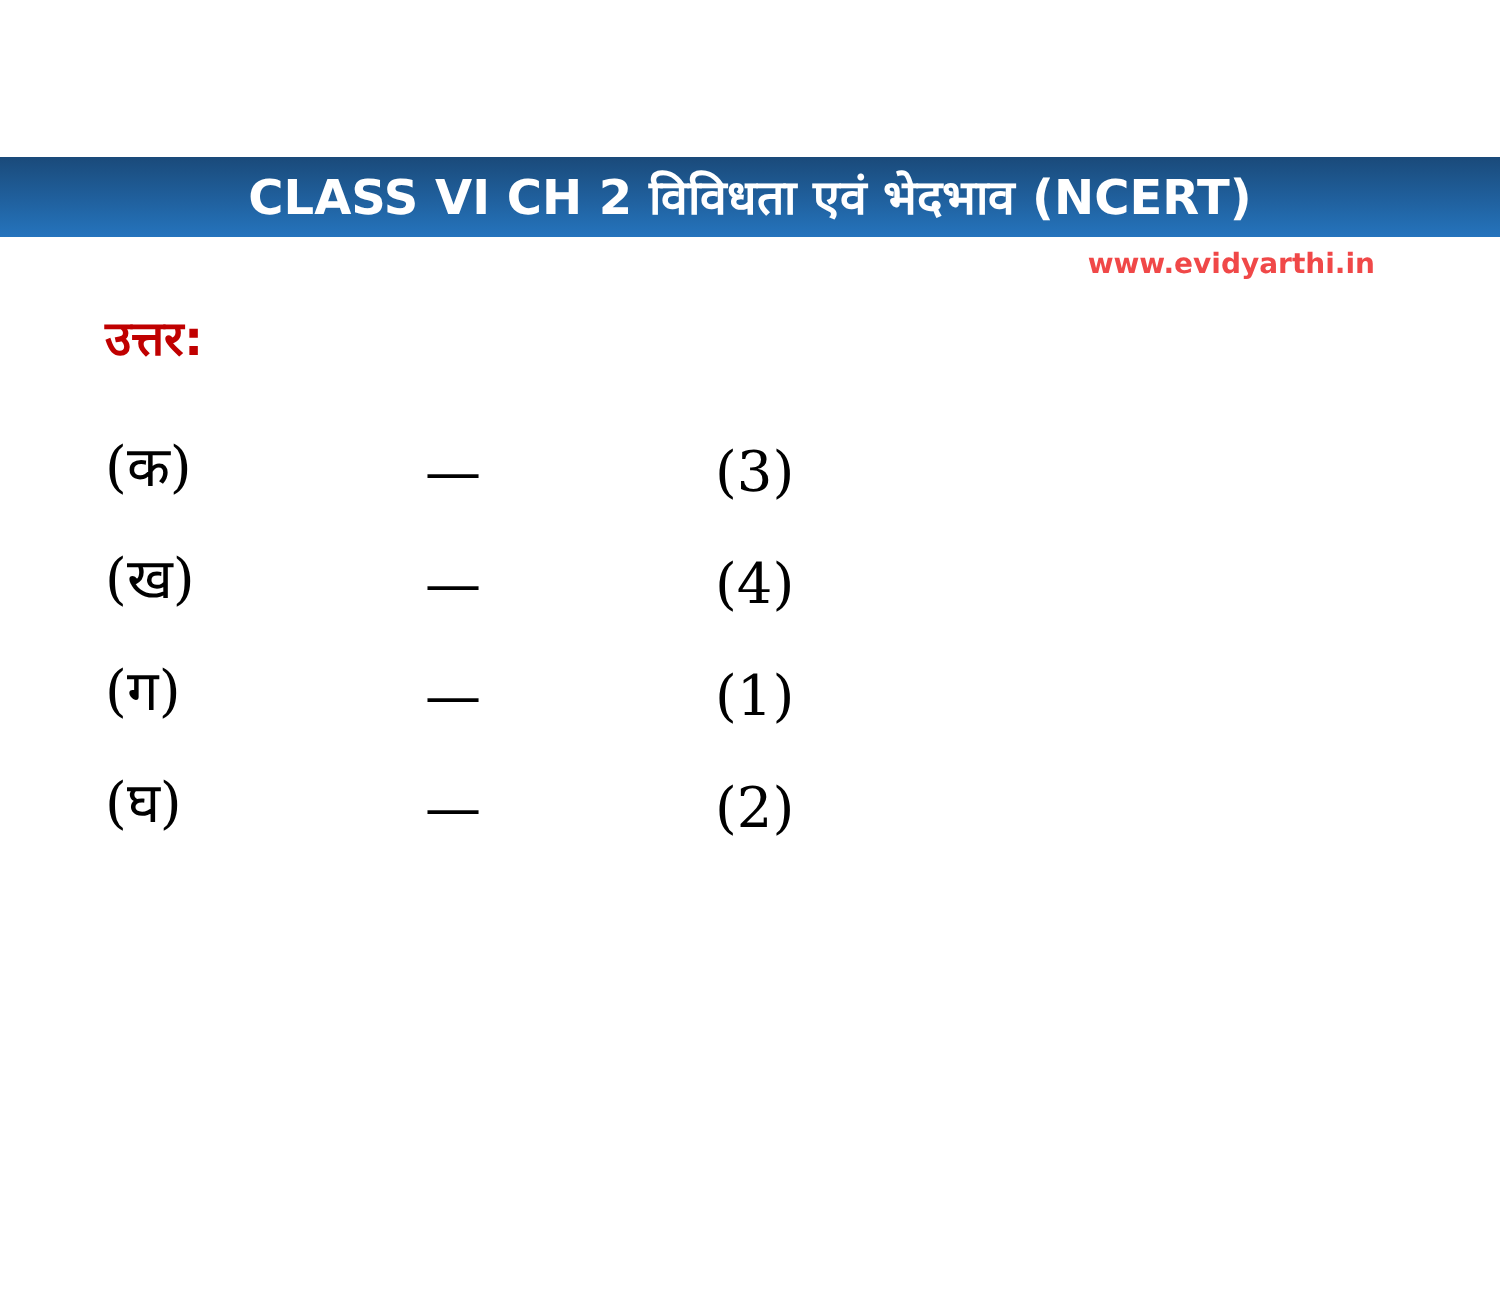CLASS VI CH 2 विविधता एवं भेदभाव (NCERT)
www.evidyarthi.in
उत्तर:
| (क) | — | (3) |
| (ख) | — | (4) |
| (ग) | — | (1) |
| (घ) | — | (2) |